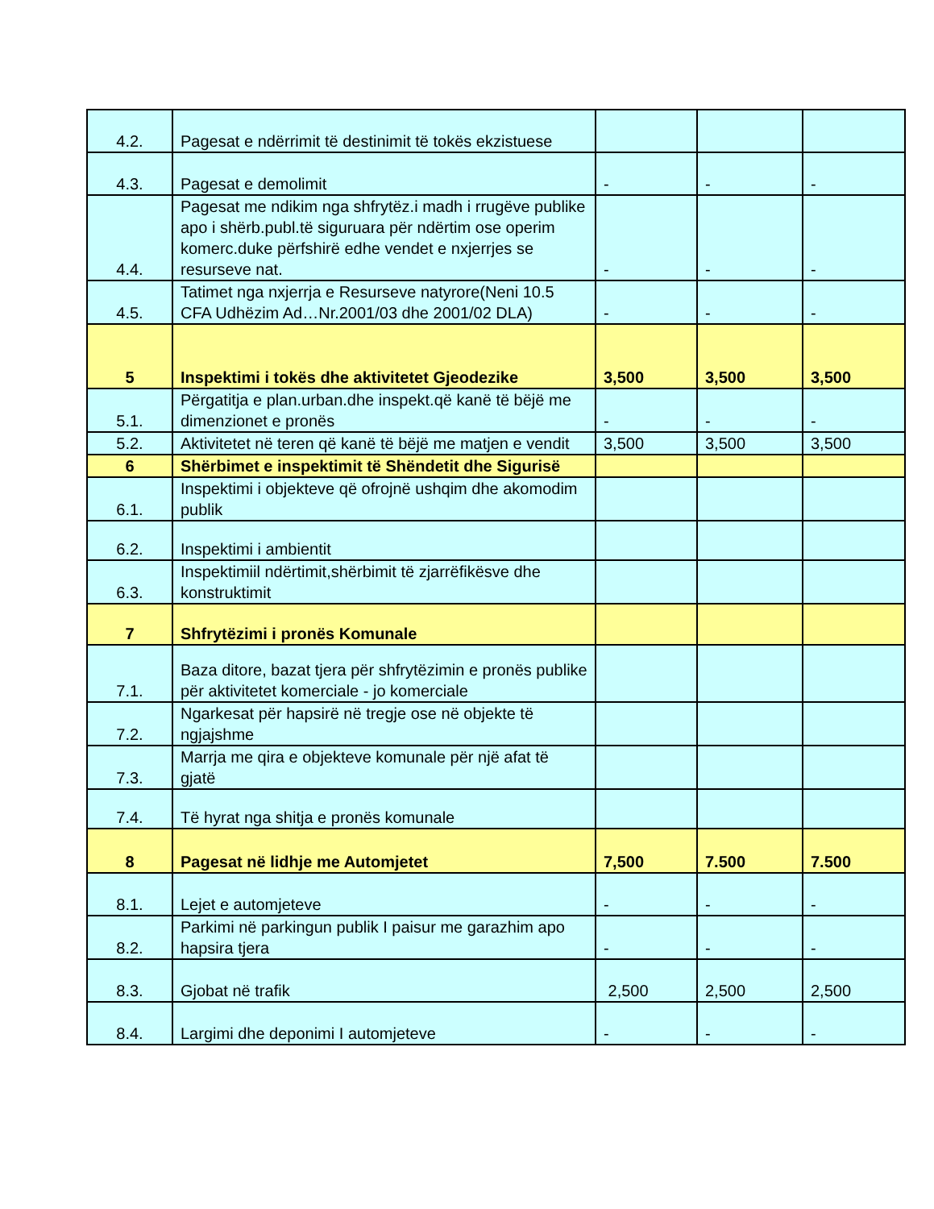| 4.2. | Pagesat e ndërrimit të destinimit të tokës ekzistuese | | | |
| 4.3. | Pagesat e demolimit | - | - | - |
| 4.4. | Pagesat me ndikim nga shfrytëz.i madh i rrugëve publike apo i shërb.publ.të siguruara për ndërtim ose operim komerc.duke përfshirë edhe vendet e nxjerrjes se resurseve nat. | - | - | - |
| 4.5. | Tatimet nga nxjerrja e Resurseve natyrore(Neni 10.5 CFA Udhëzim Ad…Nr.2001/03 dhe 2001/02 DLA) | - | - | - |
| 5 | Inspektimi i tokës dhe aktivitetet Gjeodezike | 3,500 | 3,500 | 3,500 |
| 5.1. | Përgatitja e plan.urban.dhe inspekt.që kanë të bëjë me dimenzionet e pronës | - | - | - |
| 5.2. | Aktivitetet në teren që kanë të bëjë me matjen e vendit | 3,500 | 3,500 | 3,500 |
| 6 | Shërbimet e inspektimit të Shëndetit dhe Sigurisë | | | |
| 6.1. | Inspektimi i objekteve që ofrojnë ushqim dhe akomodim publik | | | |
| 6.2. | Inspektimi i ambientit | | | |
| 6.3. | Inspektimiil ndërtimit,shërbimit të zjarrëfikësve dhe konstruktimit | | | |
| 7 | Shfrytëzimi i pronës Komunale | | | |
| 7.1. | Baza ditore, bazat tjera për shfrytëzimin e pronës publike për aktivitetet komerciale - jo komerciale | | | |
| 7.2. | Ngarkesat për hapsirë në tregje ose në objekte të ngjajshme | | | |
| 7.3. | Marrja me qira e objekteve komunale për një afat të gjatë | | | |
| 7.4. | Të hyrat nga shitja e pronës komunale | | | |
| 8 | Pagesat në lidhje me Automjetet | 7,500 | 7.500 | 7.500 |
| 8.1. | Lejet e automjeteve | - | - | - |
| 8.2. | Parkimi në parkingun publik I paisur me garazhim apo hapsira tjera | - | - | - |
| 8.3. | Gjobat në trafik | 2,500 | 2,500 | 2,500 |
| 8.4. | Largimi dhe deponimi I automjeteve | - | - | - |